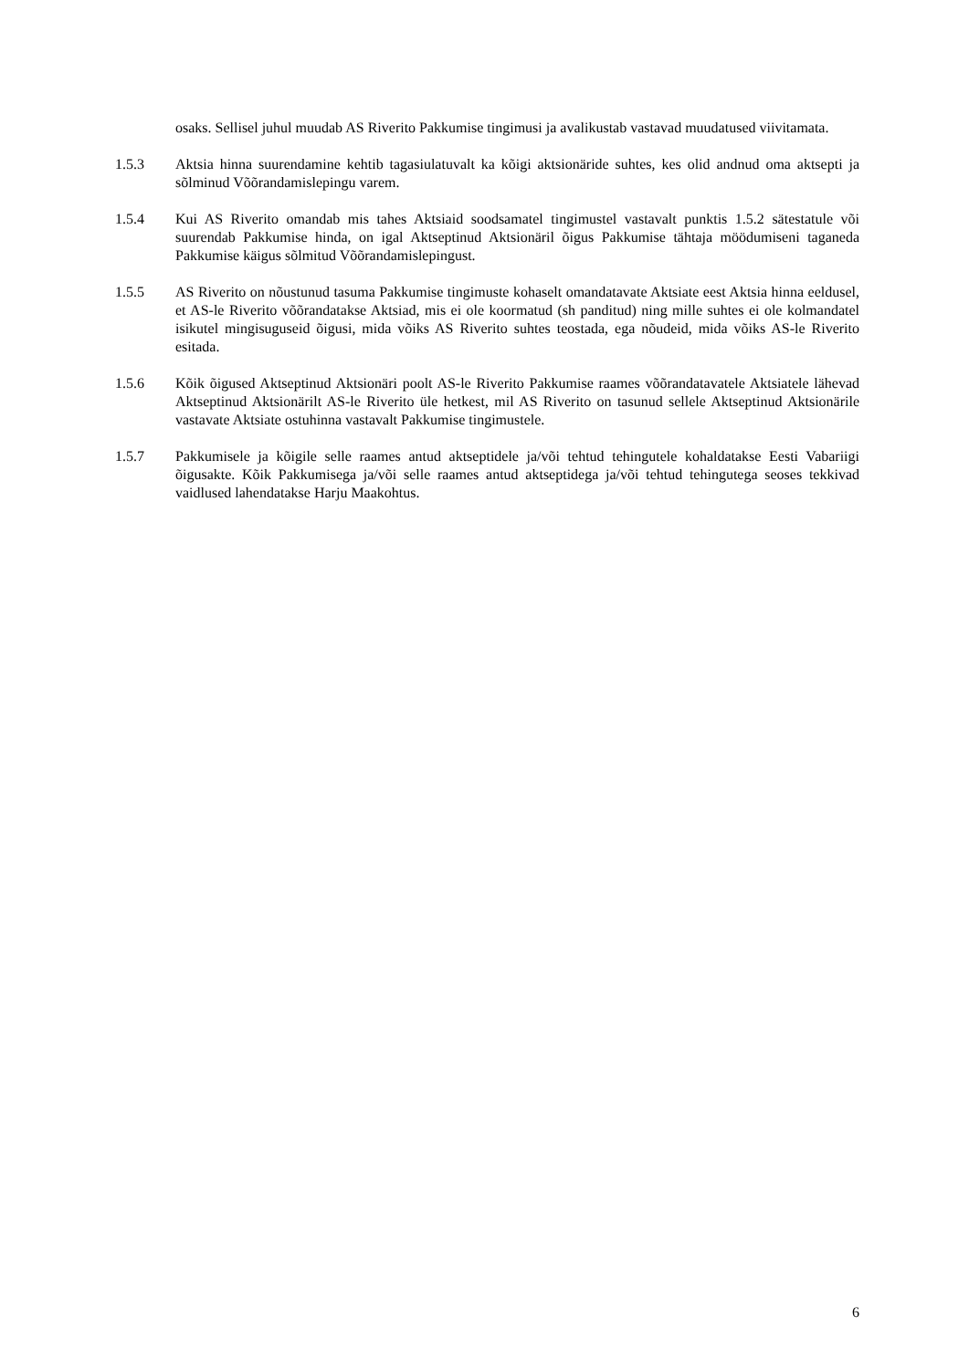osaks. Sellisel juhul muudab AS Riverito Pakkumise tingimusi ja avalikustab vastavad muudatused viivitamata.
1.5.3 Aktsia hinna suurendamine kehtib tagasiulatuvalt ka kõigi aktsionäride suhtes, kes olid andnud oma aktsepti ja sõlminud Võõrandamislepingu varem.
1.5.4 Kui AS Riverito omandab mis tahes Aktsiaid soodsamatel tingimustel vastavalt punktis 1.5.2 sätestatule või suurendab Pakkumise hinda, on igal Aktseptinud Aktsionäril õigus Pakkumise tähtaja möödumiseni taganeda Pakkumise käigus sõlmitud Võõrandamislepingust.
1.5.5 AS Riverito on nõustunud tasuma Pakkumise tingimuste kohaselt omandatavate Aktsiate eest Aktsia hinna eeldusel, et AS-le Riverito võõrandatakse Aktsiad, mis ei ole koormatud (sh panditud) ning mille suhtes ei ole kolmandatel isikutel mingisuguseid õigusi, mida võiks AS Riverito suhtes teostada, ega nõudeid, mida võiks AS-le Riverito esitada.
1.5.6 Kõik õigused Aktseptinud Aktsionäri poolt AS-le Riverito Pakkumise raames võõrandatavatele Aktsiatele lähevad Aktseptinud Aktsionärilt AS-le Riverito üle hetkest, mil AS Riverito on tasunud sellele Aktseptinud Aktsionärile vastavate Aktsiate ostuhinna vastavalt Pakkumise tingimustele.
1.5.7 Pakkumisele ja kõigile selle raames antud aktseptidele ja/või tehtud tehingutele kohaldatakse Eesti Vabariigi õigusakte. Kõik Pakkumisega ja/või selle raames antud aktseptidega ja/või tehtud tehingutega seoses tekkivad vaidlused lahendatakse Harju Maakohtus.
6